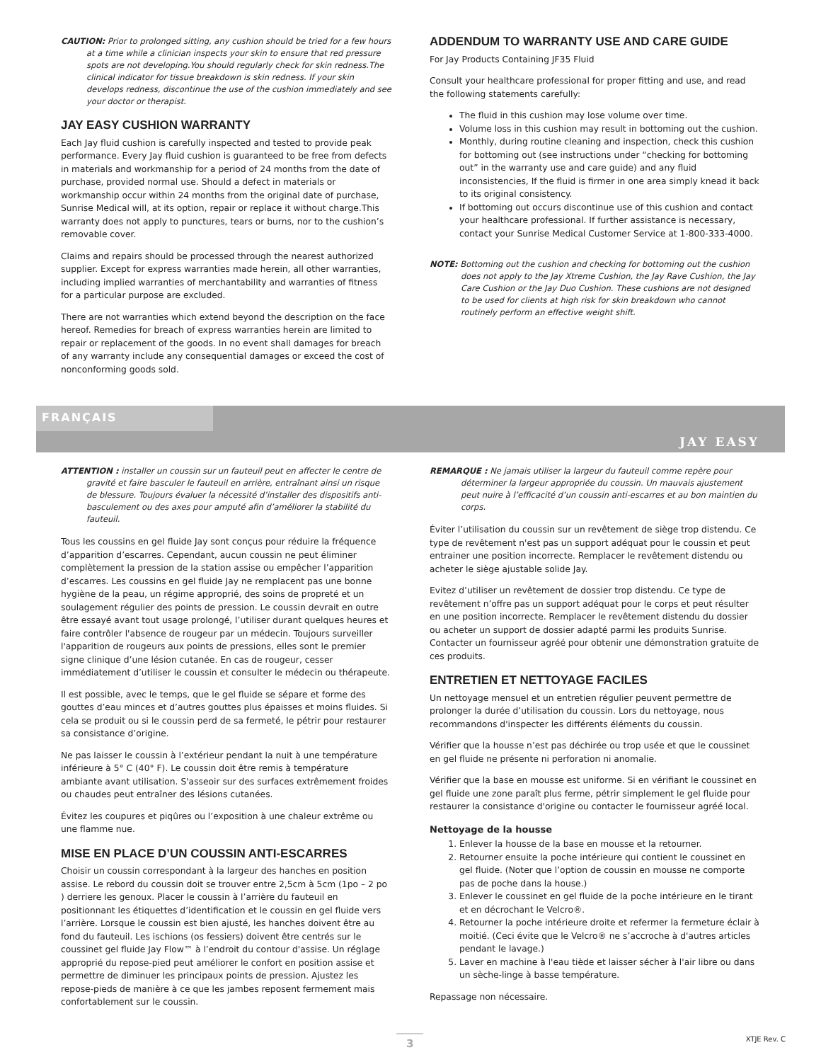CAUTION: Prior to prolonged sitting, any cushion should be tried for a few hours at a time while a clinician inspects your skin to ensure that red pressure spots are not developing.You should regularly check for skin redness.The clinical indicator for tissue breakdown is skin redness. If your skin develops redness, discontinue the use of the cushion immediately and see your doctor or therapist.
JAY EASY CUSHION WARRANTY
Each Jay fluid cushion is carefully inspected and tested to provide peak performance. Every Jay fluid cushion is guaranteed to be free from defects in materials and workmanship for a period of 24 months from the date of purchase, provided normal use. Should a defect in materials or workmanship occur within 24 months from the original date of purchase, Sunrise Medical will, at its option, repair or replace it without charge.This warranty does not apply to punctures, tears or burns, nor to the cushion’s removable cover.
Claims and repairs should be processed through the nearest authorized supplier. Except for express warranties made herein, all other warranties, including implied warranties of merchantability and warranties of fitness for a particular purpose are excluded.
There are not warranties which extend beyond the description on the face hereof. Remedies for breach of express warranties herein are limited to repair or replacement of the goods. In no event shall damages for breach of any warranty include any consequential damages or exceed the cost of nonconforming goods sold.
ADDENDUM TO WARRANTY USE AND CARE GUIDE
For Jay Products Containing JF35 Fluid
Consult your healthcare professional for proper fitting and use, and read the following statements carefully:
The fluid in this cushion may lose volume over time.
Volume loss in this cushion may result in bottoming out the cushion.
Monthly, during routine cleaning and inspection, check this cushion for bottoming out (see instructions under “checking for bottoming out” in the warranty use and care guide) and any fluid inconsistencies, If the fluid is firmer in one area simply knead it back to its original consistency.
If bottoming out occurs discontinue use of this cushion and contact your healthcare professional. If further assistance is necessary, contact your Sunrise Medical Customer Service at 1-800-333-4000.
NOTE: Bottoming out the cushion and checking for bottoming out the cushion does not apply to the Jay Xtreme Cushion, the Jay Rave Cushion, the Jay Care Cushion or the Jay Duo Cushion. These cushions are not designed to be used for clients at high risk for skin breakdown who cannot routinely perform an effective weight shift.
FRANÇAIS
JAY EASY
ATTENTION : installer un coussin sur un fauteuil peut en affecter le centre de gravité et faire basculer le fauteuil en arrière, entraînant ainsi un risque de blessure. Toujours évaluer la nécessité d’installer des dispositifs anti-basculement ou des axes pour amputé afin d’améliorer la stabilité du fauteuil.
Tous les coussins en gel fluide Jay sont conçus pour réduire la fréquence d’apparition d’escarres. Cependant, aucun coussin ne peut éliminer complètement la pression de la station assise ou empêcher l’apparition d’escarres. Les coussins en gel fluide Jay ne remplacent pas une bonne hygiène de la peau, un régime approprié, des soins de propreté et un soulagement régulier des points de pression. Le coussin devrait en outre être essayé avant tout usage prolongé, l’utiliser durant quelques heures et faire contrôler l'absence de rougeur par un médecin. Toujours surveiller l'apparition de rougeurs aux points de pressions, elles sont le premier signe clinique d’une lésion cutanée. En cas de rougeur, cesser immédiatement d’utiliser le coussin et consulter le médecin ou thérapeute.
Il est possible, avec le temps, que le gel fluide se sépare et forme des gouttes d’eau minces et d’autres gouttes plus épaisses et moins fluides. Si cela se produit ou si le coussin perd de sa fermeté, le pétrir pour restaurer sa consistance d’origine.
Ne pas laisser le coussin à l’extérieur pendant la nuit à une température inférieure à 5° C (40° F). Le coussin doit être remis à température ambiante avant utilisation. S'asseoir sur des surfaces extrêmement froides ou chaudes peut entraîner des lésions cutanées.
Évitez les coupures et piqûres ou l’exposition à une chaleur extrême ou une flamme nue.
MISE EN PLACE D’UN COUSSIN ANTI-ESCARRES
Choisir un coussin correspondant à la largeur des hanches en position assise. Le rebord du coussin doit se trouver entre 2,5cm à 5cm (1po – 2 po ) derriere les genoux. Placer le coussin à l’arrière du fauteuil en positionnant les étiquettes d’identification et le coussin en gel fluide vers l’arrière. Lorsque le coussin est bien ajusté, les hanches doivent être au fond du fauteuil. Les ischions (os fessiers) doivent être centrés sur le coussinet gel fluide Jay Flow™ à l’endroit du contour d'assise. Un réglage approprié du repose-pied peut améliorer le confort en position assise et permettre de diminuer les principaux points de pression. Ajustez les repose-pieds de manière à ce que les jambes reposent fermement mais confortablement sur le coussin.
REMARQUE : Ne jamais utiliser la largeur du fauteuil comme repère pour déterminer la largeur appropriée du coussin. Un mauvais ajustement peut nuire à l’efficacité d’un coussin anti-escarres et au bon maintien du corps.
Éviter l’utilisation du coussin sur un revêtement de siège trop distendu. Ce type de revêtement n'est pas un support adéquat pour le coussin et peut entrainer une position incorrecte. Remplacer le revêtement distendu ou acheter le siège ajustable solide Jay.
Evitez d’utiliser un revêtement de dossier trop distendu. Ce type de revêtement n’offre pas un support adéquat pour le corps et peut résulter en une position incorrecte. Remplacer le revêtement distendu du dossier ou acheter un support de dossier adapté parmi les produits Sunrise. Contacter un fournisseur agréé pour obtenir une démonstration gratuite de ces produits.
ENTRETIEN ET NETTOYAGE FACILES
Un nettoyage mensuel et un entretien régulier peuvent permettre de prolonger la durée d’utilisation du coussin. Lors du nettoyage, nous recommandons d'inspecter les différents éléments du coussin.
Vérifier que la housse n’est pas déchirée ou trop usée et que le coussinet en gel fluide ne présente ni perforation ni anomalie.
Vérifier que la base en mousse est uniforme. Si en vérifiant le coussinet en gel fluide une zone paraît plus ferme, pétrir simplement le gel fluide pour restaurer la consistance d'origine ou contacter le fournisseur agréé local.
Nettoyage de la housse
1. Enlever la housse de la base en mousse et la retourner.
2. Retourner ensuite la poche intérieure qui contient le coussinet en gel fluide. (Noter que l’option de coussin en mousse ne comporte pas de poche dans la house.)
3. Enlever le coussinet en gel fluide de la poche intérieure en le tirant et en décrochant le Velcro®.
4. Retourner la poche intérieure droite et refermer la fermeture éclair à moitié. (Ceci évite que le Velcro® ne s’accroche à d'autres articles pendant le lavage.)
5. Laver en machine à l'eau tiède et laisser sécher à l'air libre ou dans un sèche-linge à basse température.
Repassage non nécessaire.
3 XTJE Rev. C